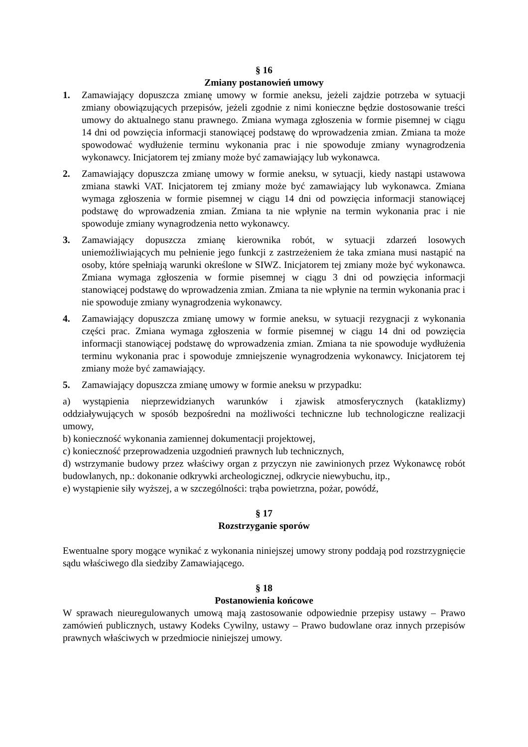§ 16
Zmiany postanowień umowy
1. Zamawiający dopuszcza zmianę umowy w formie aneksu, jeżeli zajdzie potrzeba w sytuacji zmiany obowiązujących przepisów, jeżeli zgodnie z nimi konieczne będzie dostosowanie treści umowy do aktualnego stanu prawnego. Zmiana wymaga zgłoszenia w formie pisemnej w ciągu 14 dni od powzięcia informacji stanowiącej podstawę do wprowadzenia zmian. Zmiana ta może spowodować wydłużenie terminu wykonania prac i nie spowoduje zmiany wynagrodzenia wykonawcy. Inicjatorem tej zmiany może być zamawiający lub wykonawca.
2. Zamawiający dopuszcza zmianę umowy w formie aneksu, w sytuacji, kiedy nastąpi ustawowa zmiana stawki VAT. Inicjatorem tej zmiany może być zamawiający lub wykonawca. Zmiana wymaga zgłoszenia w formie pisemnej w ciągu 14 dni od powzięcia informacji stanowiącej podstawę do wprowadzenia zmian. Zmiana ta nie wpłynie na termin wykonania prac i nie spowoduje zmiany wynagrodzenia netto wykonawcy.
3. Zamawiający dopuszcza zmianę kierownika robót, w sytuacji zdarzeń losowych uniemożliwiających mu pełnienie jego funkcji z zastrzeżeniem że taka zmiana musi nastąpić na osoby, które spełniają warunki określone w SIWZ. Inicjatorem tej zmiany może być wykonawca. Zmiana wymaga zgłoszenia w formie pisemnej w ciągu 3 dni od powzięcia informacji stanowiącej podstawę do wprowadzenia zmian. Zmiana ta nie wpłynie na termin wykonania prac i nie spowoduje zmiany wynagrodzenia wykonawcy.
4. Zamawiający dopuszcza zmianę umowy w formie aneksu, w sytuacji rezygnacji z wykonania części prac. Zmiana wymaga zgłoszenia w formie pisemnej w ciągu 14 dni od powzięcia informacji stanowiącej podstawę do wprowadzenia zmian. Zmiana ta nie spowoduje wydłużenia terminu wykonania prac i spowoduje zmniejszenie wynagrodzenia wykonawcy. Inicjatorem tej zmiany może być zamawiający.
5. Zamawiający dopuszcza zmianę umowy w formie aneksu w przypadku:
a) wystąpienia nieprzewidzianych warunków i zjawisk atmosferycznych (kataklizmy) oddziaływujących w sposób bezpośredni na możliwości techniczne lub technologiczne realizacji umowy,
b) konieczność wykonania zamiennej dokumentacji projektowej,
c) konieczność przeprowadzenia uzgodnień prawnych lub technicznych,
d) wstrzymanie budowy przez właściwy organ z przyczyn nie zawinionych przez Wykonawcę robót budowlanych, np.: dokonanie odkrywki archeologicznej, odkrycie niewybuchu, itp.,
e) wystąpienie siły wyższej, a w szczególności: trąba powietrzna, pożar, powódź,
§ 17
Rozstrzyganie sporów
Ewentualne spory mogące wynikać z wykonania niniejszej umowy strony poddają pod rozstrzygnięcie sądu właściwego dla siedziby Zamawiającego.
§ 18
Postanowienia końcowe
W sprawach nieuregulowanych umową mają zastosowanie odpowiednie przepisy ustawy – Prawo zamówień publicznych, ustawy Kodeks Cywilny, ustawy – Prawo budowlane oraz innych przepisów prawnych właściwych w przedmiocie niniejszej umowy.